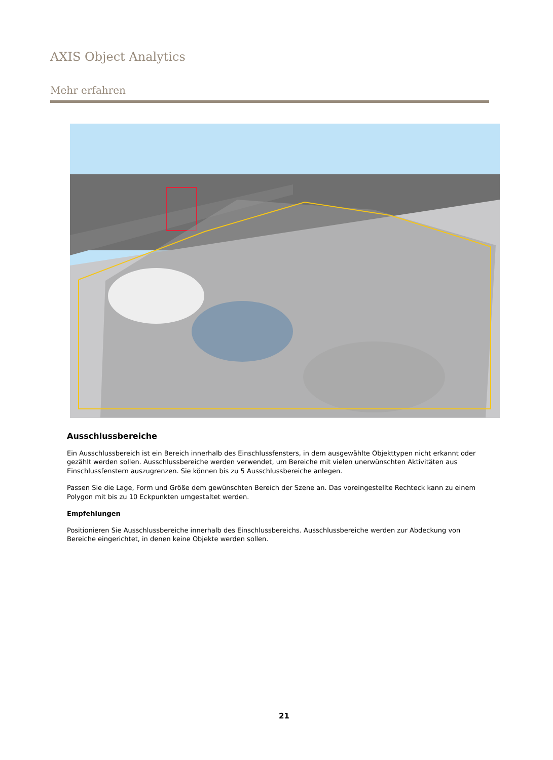AXIS Object Analytics
Mehr erfahren
Ausschlussbereiche
Ein Ausschlussbereich ist ein Bereich innerhalb des Einschlussfensters, in dem ausgewählte Objekttypen nicht erkannt oder gezählt werden sollen. Ausschlussbereiche werden verwendet, um Bereiche mit vielen unerwünschten Aktivitäten aus Einschlussfenstern auszugrenzen. Sie können bis zu 5 Ausschlussbereiche anlegen.
Passen Sie die Lage, Form und Größe dem gewünschten Bereich der Szene an. Das voreingestellte Rechteck kann zu einem Polygon mit bis zu 10 Eckpunkten umgestaltet werden.
Empfehlungen
Positionieren Sie Ausschlussbereiche innerhalb des Einschlussbereichs. Ausschlussbereiche werden zur Abdeckung von Bereiche eingerichtet, in denen keine Objekte werden sollen.
21